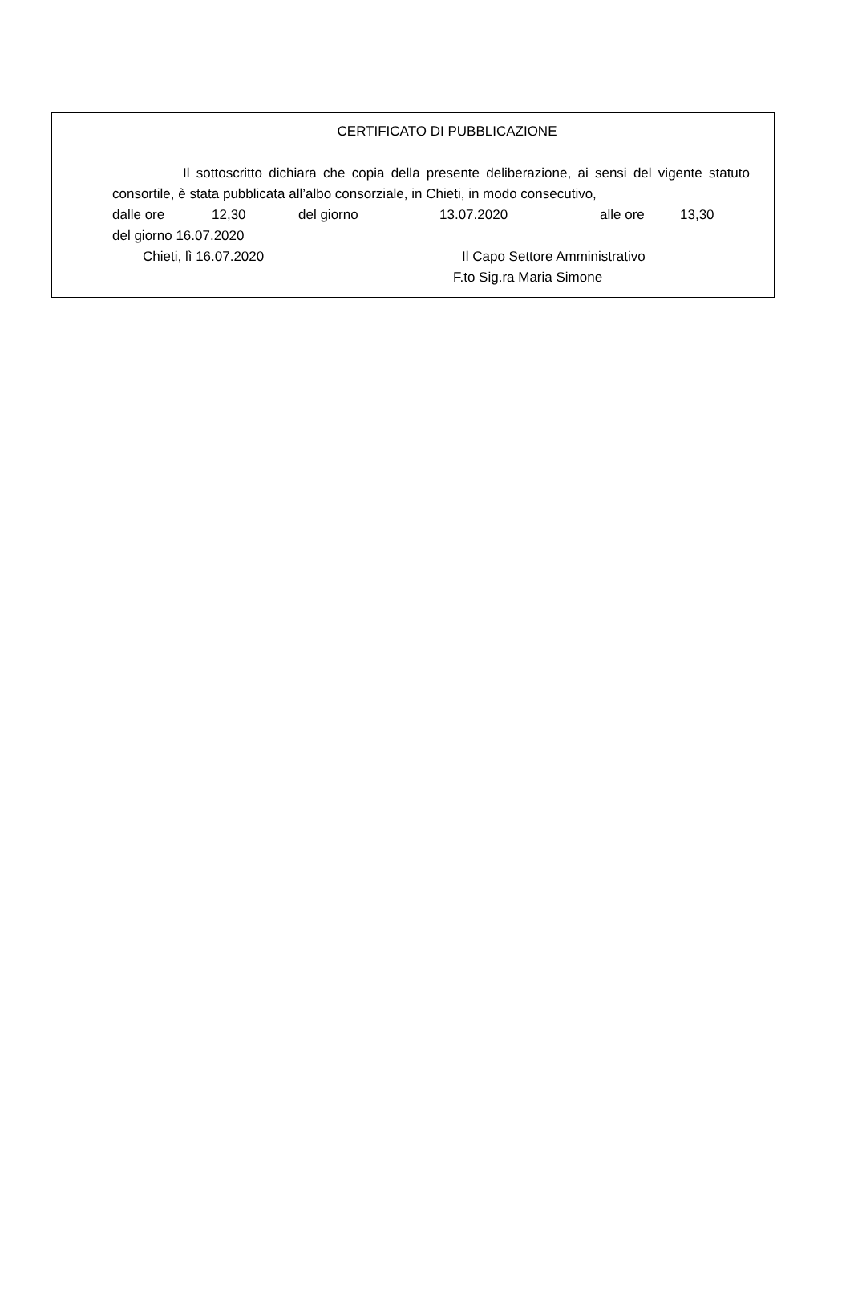CERTIFICATO DI PUBBLICAZIONE
Il sottoscritto dichiara che copia della presente deliberazione, ai sensi del vigente statuto consortile, è stata pubblicata all’albo consorziale, in Chieti, in modo consecutivo,
dalle ore 12,30 del giorno 13.07.2020 alle ore 13,30
del giorno 16.07.2020
Chieti, lì 16.07.2020 Il Capo Settore Amministrativo
F.to Sig.ra Maria Simone